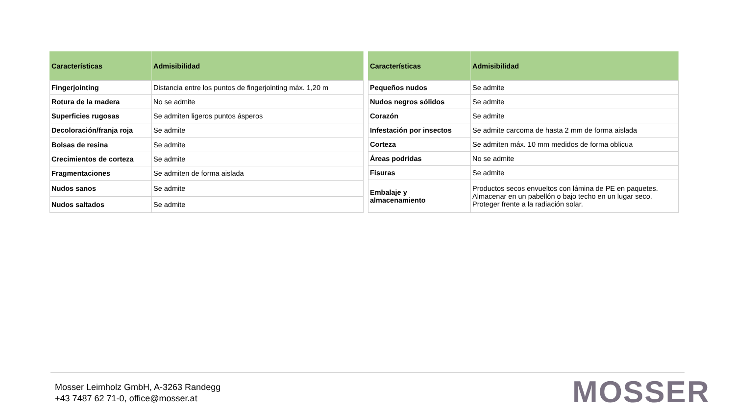| Características | Admisibilidad |
| --- | --- |
| Fingerjointing | Distancia entre los puntos de fingerjointing máx. 1,20 m |
| Rotura de la madera | No se admite |
| Superficies rugosas | Se admiten ligeros puntos ásperos |
| Decoloración/franja roja | Se admite |
| Bolsas de resina | Se admite |
| Crecimientos de corteza | Se admite |
| Fragmentaciones | Se admiten de forma aislada |
| Nudos sanos | Se admite |
| Nudos saltados | Se admite |
| Características | Admisibilidad |
| --- | --- |
| Pequeños nudos | Se admite |
| Nudos negros sólidos | Se admite |
| Corazón | Se admite |
| Infestación por insectos | Se admite carcoma de hasta 2 mm de forma aislada |
| Corteza | Se admiten máx. 10 mm medidos de forma oblicua |
| Áreas podridas | No se admite |
| Fisuras | Se admite |
| Embalaje y almacenamiento | Productos secos envueltos con lámina de PE en paquetes. Almacenar en un pabellón o bajo techo en un lugar seco. Proteger frente a la radiación solar. |
Mosser Leimholz GmbH, A-3263 Randegg
+43 7487 62 71-0, office@mosser.at
MOSSER